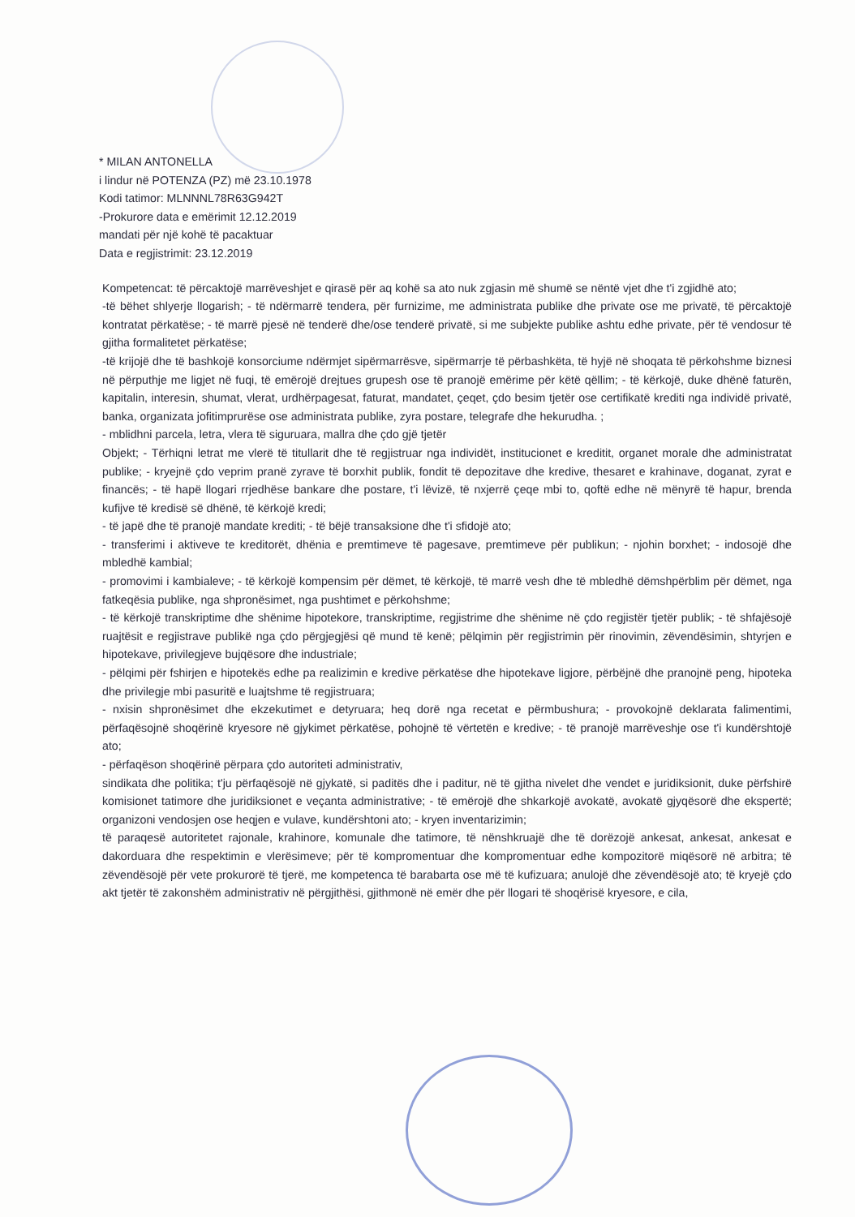* MILAN ANTONELLA
i lindur në POTENZA (PZ) më 23.10.1978
Kodi tatimor: MLNNNL78R63G942T
-Prokurore data e emërimit 12.12.2019
mandati për një kohë të pacaktuar
Data e regjistrimit: 23.12.2019
Kompetencat: të përcaktojë marrëveshjet e qirasë për aq kohë sa ato nuk zgjasin më shumë se nëntë vjet dhe t'i zgjidhë ato;
-të bëhet shlyerje llogarish; - të ndërmarrë tendera, për furnizime, me administrata publike dhe private ose me privatë, të përcaktojë kontratat përkatëse; - të marrë pjesë në tenderë dhe/ose tenderë privatë, si me subjekte publike ashtu edhe private, për të vendosur të gjitha formalitetet përkatëse;
-të krijojë dhe të bashkojë konsorciume ndërmjet sipërmarrësve, sipërmarrje të përbashkëta, të hyjë në shoqata të përkohshme biznesi në përputhje me ligjet në fuqi, të emërojë drejtues grupesh ose të pranojë emërime për këtë qëllim; - të kërkojë, duke dhënë faturën, kapitalin, interesin, shumat, vlerat, urdhërpagesat, faturat, mandatet, çeqet, çdo besim tjetër ose certifikatë krediti nga individë privatë, banka, organizata jofitimprurëse ose administrata publike, zyra postare, telegrafe dhe hekurudha. ;
- mblidhni parcela, letra, vlera të siguruara, mallra dhe çdo gjë tjetër
Objekt; - Tërhiqni letrat me vlerë të titullarit dhe të regjistruar nga individët, institucionet e kreditit, organet morale dhe administratat publike; - kryejnë çdo veprim pranë zyrave të borxhit publik, fondit të depozitave dhe kredive, thesaret e krahinave, doganat, zyrat e financës; - të hapë llogari rrjedhëse bankare dhe postare, t'i lëvizë, të nxjerrë çeqe mbi to, qoftë edhe në mënyrë të hapur, brenda kufijve të kredisë së dhënë, të kërkojë kredi;
- të japë dhe të pranojë mandate krediti; - të bëjë transaksione dhe t'i sfidojë ato;
- transferimi i aktiveve te kreditorët, dhënia e premtimeve të pagesave, premtimeve për publikun; - njohin borxhet; - indosojë dhe mbledhë kambial;
- promovimi i kambialeve; - të kërkojë kompensim për dëmet, të kërkojë, të marrë vesh dhe të mbledhë dëmshpërblim për dëmet, nga fatkeqësia publike, nga shpronësimet, nga pushtimet e përkohshme;
- të kërkojë transkriptime dhe shënime hipotekore, transkriptime, regjistrime dhe shënime në çdo regjistër tjetër publik; - të shfajësojë ruajtësit e regjistrave publikë nga çdo përgjegjësi që mund të kenë; pëlqimin për regjistrimin për rinovimin, zëvendësimin, shtyrjen e hipotekave, privilegjeve bujqësore dhe industriale;
- pëlqimi për fshirjen e hipotekës edhe pa realizimin e kredive përkatëse dhe hipotekave ligjore, përbëjnë dhe pranojnë peng, hipoteka dhe privilegje mbi pasuritë e luajtshme të regjistruara;
- nxisin shpronësimet dhe ekzekutimet e detyruara; heq dorë nga recetat e përmbushura; - provokojnë deklarata falimentimi, përfaqësojnë shoqërinë kryesore në gjykimet përkatëse, pohojnë të vërtetën e kredive; - të pranojë marrëveshje ose t'i kundërshtojë ato;
- përfaqëson shoqërinë përpara çdo autoriteti administrativ,
sindikata dhe politika; t'ju përfaqësojë në gjykatë, si paditës dhe i paditur, në të gjitha nivelet dhe vendet e juridiksionit, duke përfshirë komisionet tatimore dhe juridiksionet e veçanta administrative; - të emërojë dhe shkarkojë avokatë, avokatë gjyqësorë dhe ekspertë; organizoni vendosjen ose heqjen e vulave, kundërshtoni ato; - kryen inventarizimin;
të paraqesë autoritetet rajonale, krahinore, komunale dhe tatimore, të nënshkruajë dhe të dorëzojë ankesat, ankesat, ankesat e dakorduara dhe respektimin e vlerësimeve; për të kompromentuar dhe kompromentuar edhe kompozitorë miqësorë në arbitra; të zëvendësojë për vete prokurorë të tjerë, me kompetenca të barabarta ose më të kufizuara; anulojë dhe zëvendësojë ato; të kryejë çdo akt tjetër të zakonshëm administrativ në përgjithësi, gjithmonë në emër dhe për llogari të shoqërisë kryesore, e cila,